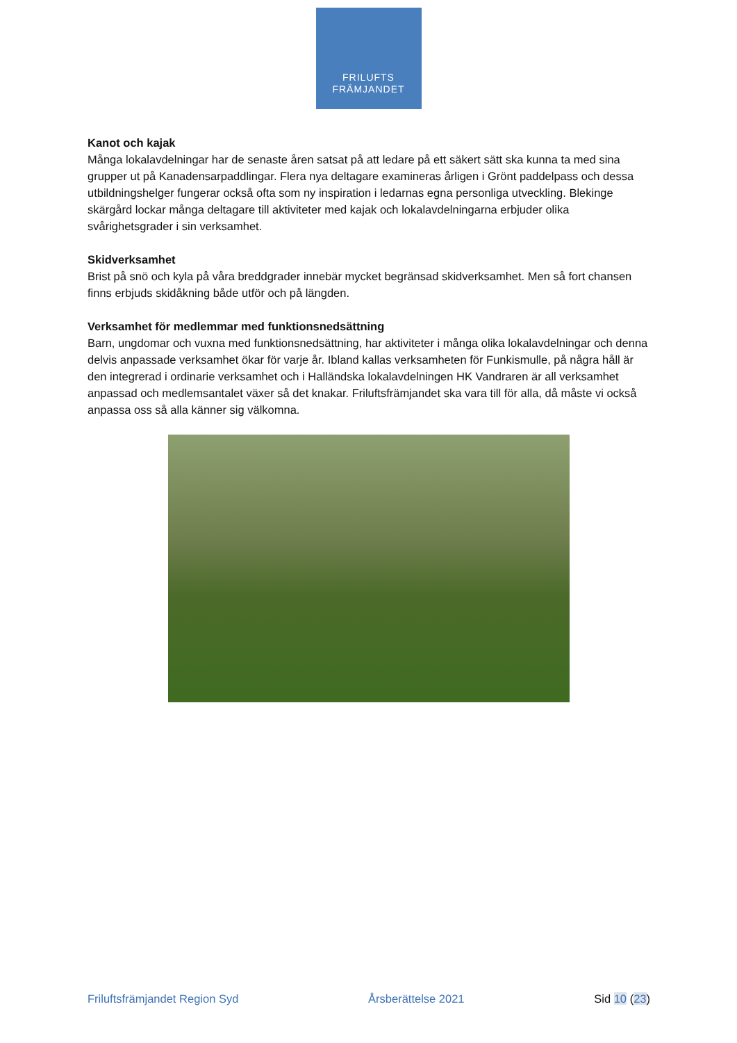FRILUFTS
FRÄMJANDET
Kanot och kajak
Många lokalavdelningar har de senaste åren satsat på att ledare på ett säkert sätt ska kunna ta med sina grupper ut på Kanadensarpaddlingar. Flera nya deltagare examineras årligen i Grönt paddelpass och dessa utbildningshelger fungerar också ofta som ny inspiration i ledarnas egna personliga utveckling. Blekinge skärgård lockar många deltagare till aktiviteter med kajak och lokalavdelningarna erbjuder olika svårighetsgrader i sin verksamhet.
Skidverksamhet
Brist på snö och kyla på våra breddgrader innebär mycket begränsad skidverksamhet. Men så fort chansen finns erbjuds skidåkning både utför och på längden.
Verksamhet för medlemmar med funktionsnedsättning
Barn, ungdomar och vuxna med funktionsnedsättning, har aktiviteter i många olika lokalavdelningar och denna delvis anpassade verksamhet ökar för varje år. Ibland kallas verksamheten för Funkismulle, på några håll är den integrerad i ordinarie verksamhet och i Halländska lokalavdelningen HK Vandraren är all verksamhet anpassad och medlemsantalet växer så det knakar. Friluftsfrämjandet ska vara till för alla, då måste vi också anpassa oss så alla känner sig välkomna.
Friluftsfrämjandet Region Syd Årsberättelse 2021 Sid 10 (23)